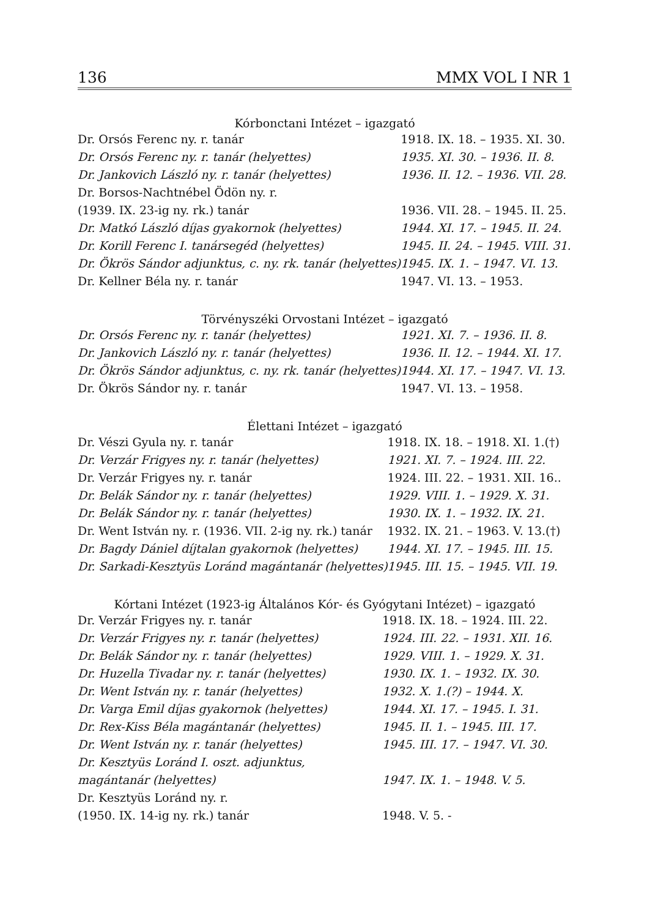136 MMX VOL I NR 1
| Kórbonctani Intézet – igazgató | |
| --- | --- |
| Dr. Orsós Ferenc ny. r. tanár | 1918. IX. 18. – 1935. XI. 30. |
| Dr. Orsós Ferenc ny. r. tanár (helyettes) | 1935. XI. 30. – 1936. II. 8. |
| Dr. Jankovich László ny. r. tanár (helyettes) | 1936. II. 12. – 1936. VII. 28. |
| Dr. Borsos-Nachtnébel Ödön ny. r. | |
| (1939. IX. 23-ig ny. rk.) tanár | 1936. VII. 28. – 1945. II. 25. |
| Dr. Matkó László díjas gyakornok (helyettes) | 1944. XI. 17. – 1945. II. 24. |
| Dr. Korill Ferenc I. tanársegéd (helyettes) | 1945. II. 24. – 1945. VIII. 31. |
| Dr. Ökrös Sándor adjunktus, c. ny. rk. tanár (helyettes) | 1945. IX. 1. – 1947. VI. 13. |
| Dr. Kellner Béla ny. r. tanár | 1947. VI. 13. – 1953. |
| Törvényszéki Orvostani Intézet – igazgató | |
| --- | --- |
| Dr. Orsós Ferenc ny. r. tanár (helyettes) | 1921. XI. 7. – 1936. II. 8. |
| Dr. Jankovich László ny. r. tanár (helyettes) | 1936. II. 12. – 1944. XI. 17. |
| Dr. Ökrös Sándor adjunktus, c. ny. rk. tanár (helyettes) | 1944. XI. 17. – 1947. VI. 13. |
| Dr. Ökrös Sándor ny. r. tanár | 1947. VI. 13. – 1958. |
| Élettani Intézet – igazgató | |
| --- | --- |
| Dr. Vészi Gyula ny. r. tanár | 1918. IX. 18. – 1918. XI. 1.(†) |
| Dr. Verzár Frigyes ny. r. tanár (helyettes) | 1921. XI. 7. – 1924. III. 22. |
| Dr. Verzár Frigyes ny. r. tanár | 1924. III. 22. – 1931. XII. 16.. |
| Dr. Belák Sándor ny. r. tanár (helyettes) | 1929. VIII. 1. – 1929. X. 31. |
| Dr. Belák Sándor ny. r. tanár (helyettes) | 1930. IX. 1. – 1932. IX. 21. |
| Dr. Went István ny. r. (1936. VII. 2-ig ny. rk.) tanár | 1932. IX. 21. – 1963. V. 13.(†) |
| Dr. Bagdy Dániel díjtalan gyakornok (helyettes) | 1944. XI. 17. – 1945. III. 15. |
| Dr. Sarkadi-Kesztyüs Loránd magántanár (helyettes) | 1945. III. 15. – 1945. VII. 19. |
| Kórtani Intézet (1923-ig Általános Kór- és Gyógytani Intézet) – igazgató | |
| --- | --- |
| Dr. Verzár Frigyes ny. r. tanár | 1918. IX. 18. – 1924. III. 22. |
| Dr. Verzár Frigyes ny. r. tanár (helyettes) | 1924. III. 22. – 1931. XII. 16. |
| Dr. Belák Sándor ny. r. tanár (helyettes) | 1929. VIII. 1. – 1929. X. 31. |
| Dr. Huzella Tivadar ny. r. tanár (helyettes) | 1930. IX. 1. – 1932. IX. 30. |
| Dr. Went István ny. r. tanár (helyettes) | 1932. X. 1.(?) – 1944. X. |
| Dr. Varga Emil díjas gyakornok (helyettes) | 1944. XI. 17. – 1945. I. 31. |
| Dr. Rex-Kiss Béla magántanár (helyettes) | 1945. II. 1. – 1945. III. 17. |
| Dr. Went István ny. r. tanár (helyettes) | 1945. III. 17. – 1947. VI. 30. |
| Dr. Kesztyüs Loránd I. oszt. adjunktus, | |
| magántanár (helyettes) | 1947. IX. 1. – 1948. V. 5. |
| Dr. Kesztyüs Loránd ny. r. | |
| (1950. IX. 14-ig ny. rk.) tanár | 1948. V. 5. - |